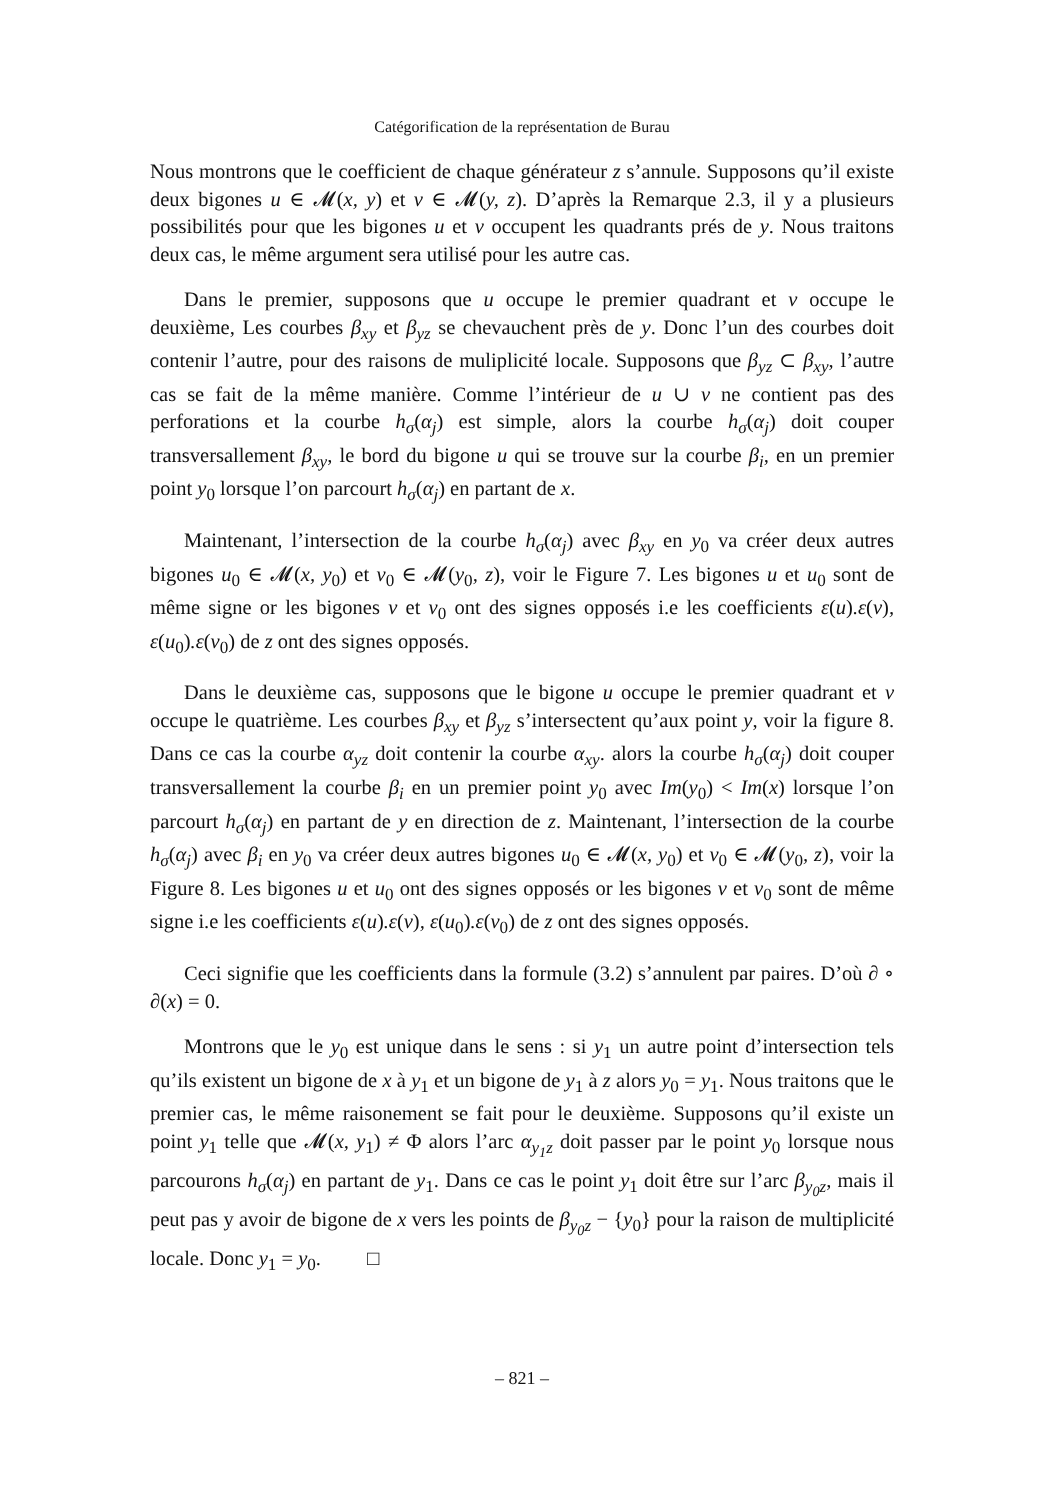Catégorification de la représentation de Burau
Nous montrons que le coefficient de chaque générateur z s’annule. Supposons qu’il existe deux bigones u ∈ 𝓜(x, y) et v ∈ 𝓜(y, z). D’après la Remarque 2.3, il y a plusieurs possibilités pour que les bigones u et v occupent les quadrants prés de y. Nous traitons deux cas, le même argument sera utilisé pour les autre cas.
Dans le premier, supposons que u occupe le premier quadrant et v occupe le deuxième, Les courbes β<sub>xy</sub> et β<sub>yz</sub> se chevauchent près de y. Donc l’un des courbes doit contenir l’autre, pour des raisons de muliplicité locale. Supposons que β<sub>yz</sub> ⊂ β<sub>xy</sub>, l’autre cas se fait de la même manière. Comme l’intérieur de u ∪ v ne contient pas des perforations et la courbe h<sub>σ</sub>(α<sub>j</sub>) est simple, alors la courbe h<sub>σ</sub>(α<sub>j</sub>) doit couper transversallement β<sub>xy</sub>, le bord du bigone u qui se trouve sur la courbe β<sub>i</sub>, en un premier point y<sub>0</sub> lorsque l’on parcourt h<sub>σ</sub>(α<sub>j</sub>) en partant de x.
Maintenant, l’intersection de la courbe h<sub>σ</sub>(α<sub>j</sub>) avec β<sub>xy</sub> en y<sub>0</sub> va créer deux autres bigones u<sub>0</sub> ∈ 𝓜(x, y<sub>0</sub>) et v<sub>0</sub> ∈ 𝓜(y<sub>0</sub>, z), voir le Figure 7. Les bigones u et u<sub>0</sub> sont de même signe or les bigones v et v<sub>0</sub> ont des signes opposés i.e les coefficients ε(u).ε(v), ε(u<sub>0</sub>).ε(v<sub>0</sub>) de z ont des signes opposés.
Dans le deuxième cas, supposons que le bigone u occupe le premier quadrant et v occupe le quatrième. Les courbes β<sub>xy</sub> et β<sub>yz</sub> s’intersectent qu’aux point y, voir la figure 8. Dans ce cas la courbe α<sub>yz</sub> doit contenir la courbe α<sub>xy</sub>. alors la courbe h<sub>σ</sub>(α<sub>j</sub>) doit couper transversallement la courbe β<sub>i</sub> en un premier point y<sub>0</sub> avec Im(y<sub>0</sub>) < Im(x) lorsque l’on parcourt h<sub>σ</sub>(α<sub>j</sub>) en partant de y en direction de z. Maintenant, l’intersection de la courbe h<sub>σ</sub>(α<sub>j</sub>) avec β<sub>i</sub> en y<sub>0</sub> va créer deux autres bigones u<sub>0</sub> ∈ 𝓜(x, y<sub>0</sub>) et v<sub>0</sub> ∈ 𝓜(y<sub>0</sub>, z), voir la Figure 8. Les bigones u et u<sub>0</sub> ont des signes opposés or les bigones v et v<sub>0</sub> sont de même signe i.e les coefficients ε(u).ε(v), ε(u<sub>0</sub>).ε(v<sub>0</sub>) de z ont des signes opposés.
Ceci signifie que les coefficients dans la formule (3.2) s’annulent par paires. D’où ∂ ∘ ∂(x) = 0.
Montrons que le y<sub>0</sub> est unique dans le sens : si y<sub>1</sub> un autre point d’intersection tels qu’ils existent un bigone de x à y<sub>1</sub> et un bigone de y<sub>1</sub> à z alors y<sub>0</sub> = y<sub>1</sub>. Nous traitons que le premier cas, le même raisonement se fait pour le deuxième. Supposons qu’il existe un point y<sub>1</sub> telle que 𝓜(x, y<sub>1</sub>) ≠ Φ alors l’arc α<sub>y<sub>1</sub>z</sub> doit passer par le point y<sub>0</sub> lorsque nous parcourons h<sub>σ</sub>(α<sub>j</sub>) en partant de y<sub>1</sub>. Dans ce cas le point y<sub>1</sub> doit être sur l’arc β<sub>y<sub>0</sub>z</sub>, mais il peut pas y avoir de bigone de x vers les points de β<sub>y<sub>0</sub>z</sub> − {y<sub>0</sub>} pour la raison de multiplicité locale. Donc y<sub>1</sub> = y<sub>0</sub>. □
– 821 –